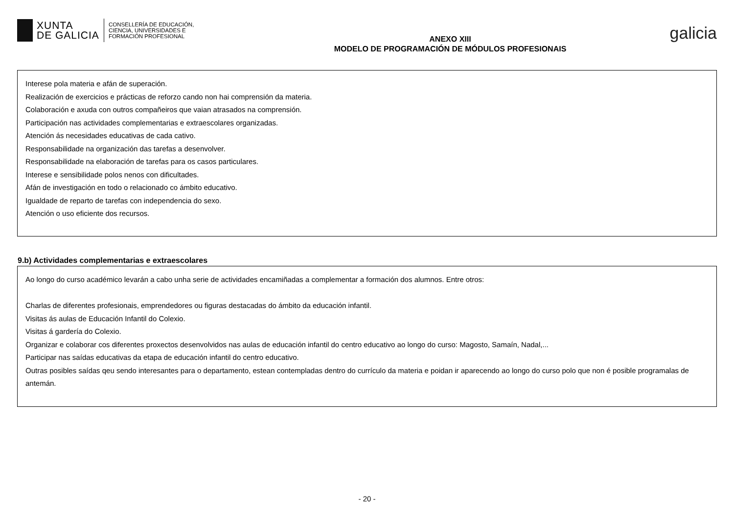XUNTA
DE GALICIA
CONSELLERÍA DE EDUCACIÓN,
CIENCIA, UNIVERSIDADES E
FORMACIÓN PROFESIONAL
ANEXO XIII
MODELO DE PROGRAMACIÓN DE MÓDULOS PROFESIONAIS
galicia
Interese pola materia e afán de superación.
Realización de exercicios e prácticas de reforzo cando non hai comprensión da materia.
Colaboración e axuda con outros compañeiros que vaian atrasados na comprensión.
Participación nas actividades complementarias e extraescolares organizadas.
Atención ás necesidades educativas de cada cativo.
Responsabilidade na organización das tarefas a desenvolver.
Responsabilidade na elaboración de tarefas para os casos particulares.
Interese e sensibilidade polos nenos con dificultades.
Afán de investigación en todo o relacionado co ámbito educativo.
Igualdade de reparto de tarefas con independencia do sexo.
Atención o uso eficiente dos recursos.
9.b) Actividades complementarias e extraescolares
Ao longo do curso académico levarán a cabo unha serie de actividades encamiñadas a complementar a formación dos alumnos. Entre otros:
Charlas de diferentes profesionais, emprendedores ou figuras destacadas do ámbito da educación infantil.
Visitas ás aulas de Educación Infantil do Colexio.
Visitas á gardería do Colexio.
Organizar e colaborar cos diferentes proxectos desenvolvidos nas aulas de educación infantil do centro educativo ao longo do curso: Magosto, Samaín, Nadal,...
Participar nas saídas educativas da etapa de educación infantil do centro educativo.
Outras posibles saídas qeu sendo interesantes para o departamento, estean contempladas dentro do currículo da materia e poidan ir aparecendo ao longo do curso polo que non é posible programalas de antemán.
- 20 -